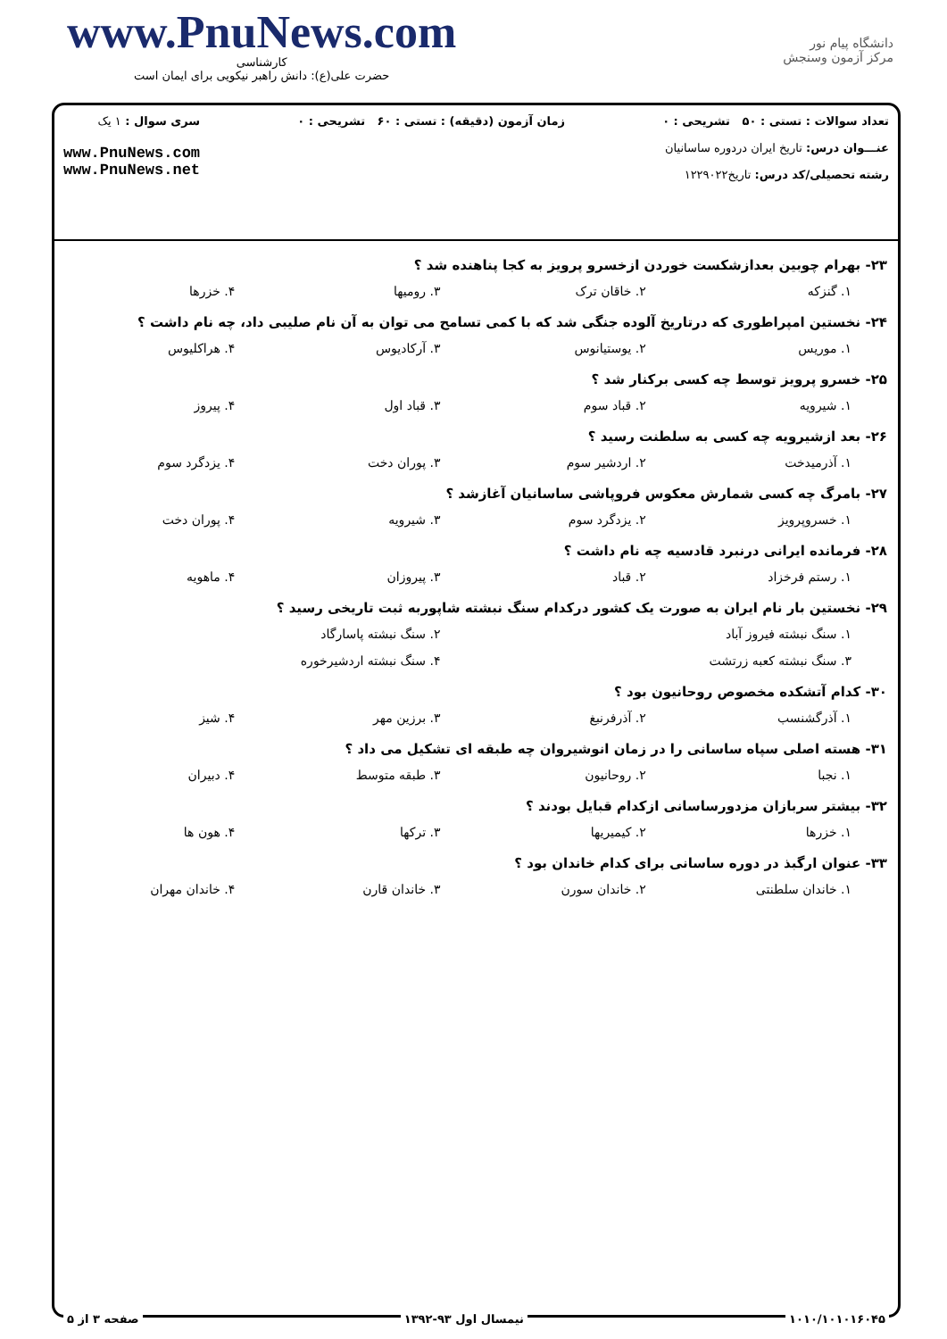www.PnuNews.com
کارشناسی
حضرت علی(ع): دانش راهبر نیکویی برای ایمان است
دانشگاه پیام نور
مرکز آزمون وسنجش
تعداد سوالات : تستی : ۵۰ تشریحی : ۰
عنـــوان درس: تاریخ ایران دردوره ساسانیان
رشته تحصیلی/کد درس: تاریخ۱۲۲۹۰۲۲
زمان آزمون (دقیقه) : تستی : ۶۰ تشریحی : ۰
سری سوال : ۱ یک
www.PnuNews.com
www.PnuNews.net
۲۳- بهرام چوبین بعدازشکست خوردن ازخسرو پرویز به کجا پناهنده شد ؟
۱. گنزکه ۲. خاقان ترک ۳. رومیها ۴. خزرها
۲۴- نخستین امپراطوری که درتاریخ آلوده جنگی شد که با کمی تسامح می توان به آن نام صلیبی داد، چه نام داشت ؟
۱. موریس ۲. یوستیانوس ۳. آرکادیوس ۴. هراکلیوس
۲۵- خسرو پرویز توسط چه کسی برکنار شد ؟
۱. شیرویه ۲. قباد سوم ۳. قباد اول ۴. پیروز
۲۶- بعد ازشیرویه چه کسی به سلطنت رسید ؟
۱. آذرمیدخت ۲. اردشیر سوم ۳. پوران دخت ۴. یزدگرد سوم
۲۷- بامرگ چه کسی شمارش معکوس فروپاشی ساسانیان آغازشد ؟
۱. خسروپرویز ۲. یزدگرد سوم ۳. شیرویه ۴. پوران دخت
۲۸- فرمانده ایرانی درنبرد قادسیه چه نام داشت ؟
۱. رستم فرخزاد ۲. قباد ۳. پیروزان ۴. ماهویه
۲۹- نخستین بار نام ایران به صورت یک کشور درکدام سنگ نبشته شاپوربه ثبت تاریخی رسید ؟
۱. سنگ نبشته فیروز آباد ۲. سنگ نبشته پاسارگاد
۳. سنگ نبشته کعبه زرتشت ۴. سنگ نبشته اردشیرخوره
۳۰- کدام آتشکده مخصوص روحانیون بود ؟
۱. آذرگشنسب ۲. آذرفرنبغ ۳. برزین مهر ۴. شیز
۳۱- هسته اصلی سپاه ساسانی را در زمان انوشیروان چه طبقه ای تشکیل می داد ؟
۱. نجبا ۲. روحانیون ۳. طبقه متوسط ۴. دبیران
۳۲- بیشتر سربازان مزدورساسانی ازکدام قبایل بودند ؟
۱. خزرها ۲. کیمیریها ۳. ترکها ۴. هون ها
۳۳- عنوان ارگبذ در دوره ساسانی برای کدام خاندان بود ؟
۱. خاندان سلطنتی ۲. خاندان سورن ۳. خاندان قارن ۴. خاندان مهران
۱۰۱۰/۱۰۱۰۱۶۰۴۵ نیمسال اول ۹۳-۱۳۹۲ صفحه ۳ از ۵